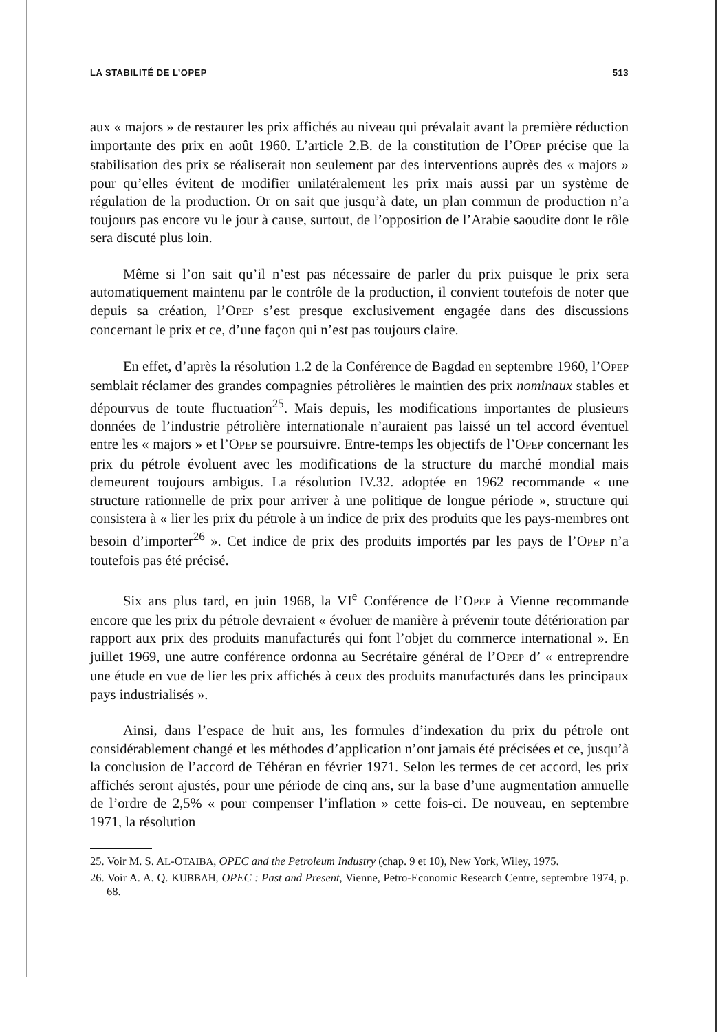LA STABILITÉ DE L’OPEP 513
aux « majors » de restaurer les prix affichés au niveau qui prévalait avant la première réduction importante des prix en août 1960. L’article 2.B. de la constitution de l’OPEP précise que la stabilisation des prix se réaliserait non seulement par des interventions auprès des « majors » pour qu’elles évitent de modifier unilatéralement les prix mais aussi par un système de régulation de la production. Or on sait que jusqu’à date, un plan commun de production n’a toujours pas encore vu le jour à cause, surtout, de l’opposition de l’Arabie saoudite dont le rôle sera discuté plus loin.
Même si l’on sait qu’il n’est pas nécessaire de parler du prix puisque le prix sera automatiquement maintenu par le contrôle de la production, il convient toutefois de noter que depuis sa création, l’OPEP s’est presque exclusivement engagée dans des discussions concernant le prix et ce, d’une façon qui n’est pas toujours claire.
En effet, d’après la résolution 1.2 de la Conférence de Bagdad en septembre 1960, l’OPEP semblait réclamer des grandes compagnies pétrolières le maintien des prix nominaux stables et dépourvus de toute fluctuation<sup>25</sup>. Mais depuis, les modifications importantes de plusieurs données de l’industrie pétrolière internationale n’auraient pas laissé un tel accord éventuel entre les « majors » et l’OPEP se poursuivre. Entre-temps les objectifs de l’OPEP concernant les prix du pétrole évoluent avec les modifications de la structure du marché mondial mais demeurent toujours ambigus. La résolution IV.32. adoptée en 1962 recommande « une structure rationnelle de prix pour arriver à une politique de longue période », structure qui consistera à « lier les prix du pétrole à un indice de prix des produits que les pays-membres ont besoin d’importer<sup>26</sup> ». Cet indice de prix des produits importés par les pays de l’OPEP n’a toutefois pas été précisé.
Six ans plus tard, en juin 1968, la VI<sup>e</sup> Conférence de l’OPEP à Vienne recommande encore que les prix du pétrole devraient « évoluer de manière à prévenir toute détérioration par rapport aux prix des produits manufacturés qui font l’objet du commerce international ». En juillet 1969, une autre conférence ordonna au Secrétaire général de l’OPEP d’ « entreprendre une étude en vue de lier les prix affichés à ceux des produits manufacturés dans les principaux pays industrialisés ».
Ainsi, dans l’espace de huit ans, les formules d’indexation du prix du pétrole ont considérablement changé et les méthodes d’application n’ont jamais été précisées et ce, jusqu’à la conclusion de l’accord de Téhéran en février 1971. Selon les termes de cet accord, les prix affichés seront ajustés, pour une période de cinq ans, sur la base d’une augmentation annuelle de l’ordre de 2,5% « pour compenser l’inflation » cette fois-ci. De nouveau, en septembre 1971, la résolution
25. Voir M. S. AL-OTAIBA, OPEC and the Petroleum Industry (chap. 9 et 10), New York, Wiley, 1975.
26. Voir A. A. Q. KUBBAH, OPEC : Past and Present, Vienne, Petro-Economic Research Centre, septembre 1974, p. 68.